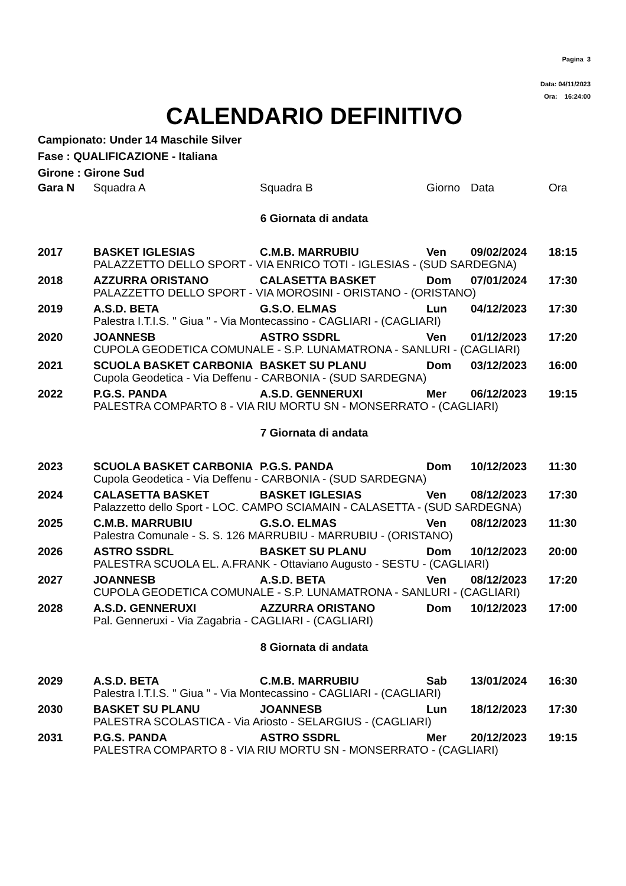Pagina 3
Data: 04/11/2023
Ora: 16:24:00
CALENDARIO DEFINITIVO
Campionato: Under 14 Maschile Silver
Fase : QUALIFICAZIONE - Italiana
Girone : Girone Sud
| Gara N | Squadra A | Squadra B | Giorno | Data | Ora |
| --- | --- | --- | --- | --- | --- |
| 6 Giornata di andata | | | | | |
| 2017 | BASKET IGLESIAS | C.M.B. MARRUBIU | Ven | 09/02/2024 | 18:15 |
| | PALAZZETTO DELLO SPORT - VIA ENRICO TOTI - IGLESIAS - (SUD SARDEGNA) | | | | |
| 2018 | AZZURRA ORISTANO | CALASETTA BASKET | Dom | 07/01/2024 | 17:30 |
| | PALAZZETTO DELLO SPORT - VIA MOROSINI - ORISTANO - (ORISTANO) | | | | |
| 2019 | A.S.D. BETA | G.S.O. ELMAS | Lun | 04/12/2023 | 17:30 |
| | Palestra I.T.I.S. " Giua " - Via Montecassino - CAGLIARI - (CAGLIARI) | | | | |
| 2020 | JOANNESB | ASTRO SSDRL | Ven | 01/12/2023 | 17:20 |
| | CUPOLA GEODETICA COMUNALE - S.P. LUNAMATRONA - SANLURI - (CAGLIARI) | | | | |
| 2021 | SCUOLA BASKET CARBONIA | BASKET SU PLANU | Dom | 03/12/2023 | 16:00 |
| | Cupola Geodetica - Via Deffenu - CARBONIA - (SUD SARDEGNA) | | | | |
| 2022 | P.G.S. PANDA | A.S.D. GENNERUXI | Mer | 06/12/2023 | 19:15 |
| | PALESTRA COMPARTO 8 - VIA RIU MORTU SN - MONSERRATO - (CAGLIARI) | | | | |
| 7 Giornata di andata | | | | | |
| 2023 | SCUOLA BASKET CARBONIA | P.G.S. PANDA | Dom | 10/12/2023 | 11:30 |
| | Cupola Geodetica - Via Deffenu - CARBONIA - (SUD SARDEGNA) | | | | |
| 2024 | CALASETTA BASKET | BASKET IGLESIAS | Ven | 08/12/2023 | 17:30 |
| | Palazzetto dello Sport - LOC. CAMPO SCIAMAIN - CALASETTA - (SUD SARDEGNA) | | | | |
| 2025 | C.M.B. MARRUBIU | G.S.O. ELMAS | Ven | 08/12/2023 | 11:30 |
| | Palestra Comunale - S. S. 126 MARRUBIU - MARRUBIU - (ORISTANO) | | | | |
| 2026 | ASTRO SSDRL | BASKET SU PLANU | Dom | 10/12/2023 | 20:00 |
| | PALESTRA SCUOLA EL. A.FRANK - Ottaviano Augusto - SESTU - (CAGLIARI) | | | | |
| 2027 | JOANNESB | A.S.D. BETA | Ven | 08/12/2023 | 17:20 |
| | CUPOLA GEODETICA COMUNALE - S.P. LUNAMATRONA - SANLURI - (CAGLIARI) | | | | |
| 2028 | A.S.D. GENNERUXI | AZZURRA ORISTANO | Dom | 10/12/2023 | 17:00 |
| | Pal. Genneruxi - Via Zagabria - CAGLIARI - (CAGLIARI) | | | | |
| 8 Giornata di andata | | | | | |
| 2029 | A.S.D. BETA | C.M.B. MARRUBIU | Sab | 13/01/2024 | 16:30 |
| | Palestra I.T.I.S. " Giua " - Via Montecassino - CAGLIARI - (CAGLIARI) | | | | |
| 2030 | BASKET SU PLANU | JOANNESB | Lun | 18/12/2023 | 17:30 |
| | PALESTRA SCOLASTICA - Via Ariosto - SELARGIUS - (CAGLIARI) | | | | |
| 2031 | P.G.S. PANDA | ASTRO SSDRL | Mer | 20/12/2023 | 19:15 |
| | PALESTRA COMPARTO 8 - VIA RIU MORTU SN - MONSERRATO - (CAGLIARI) | | | | |